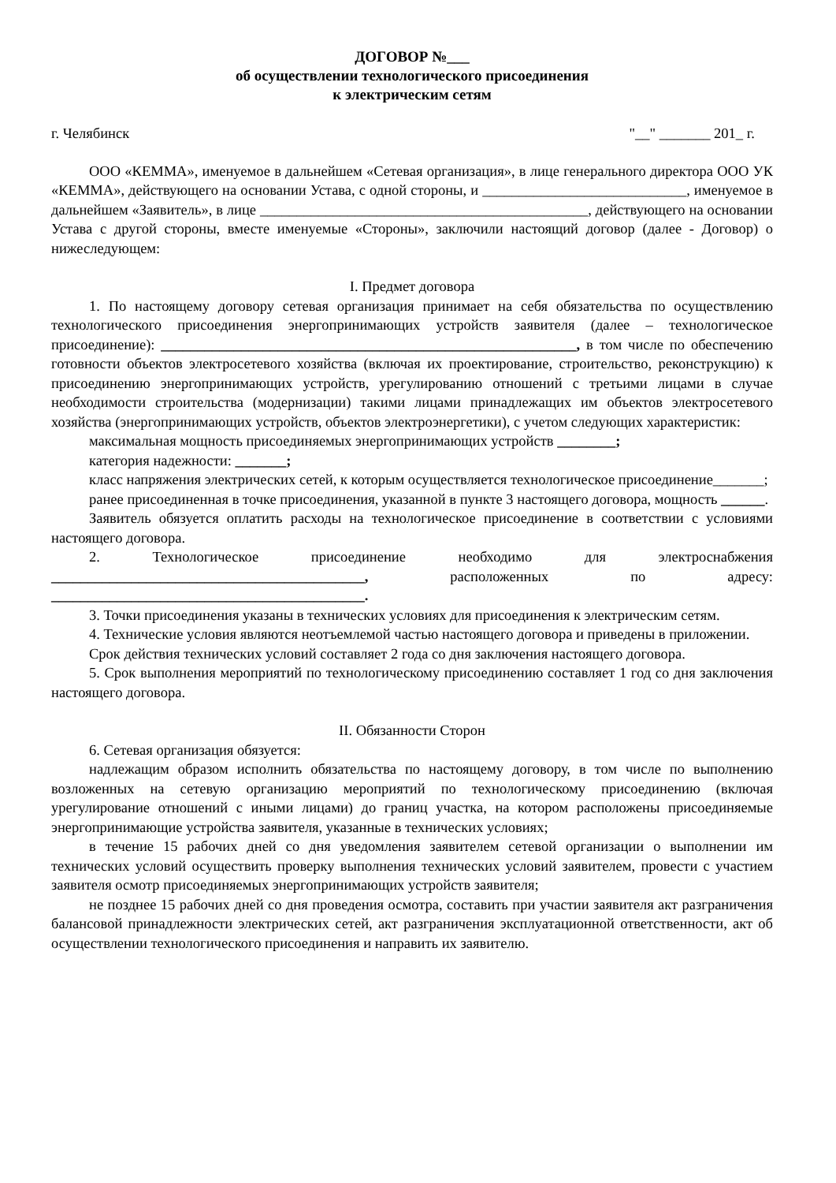ДОГОВОР №___
об осуществлении технологического присоединения
к электрическим сетям
г. Челябинск "__" _______ 201_ г.
ООО «КЕММА», именуемое в дальнейшем «Сетевая организация», в лице генерального директора ООО УК «КЕММА», действующего на основании Устава, с одной стороны, и ____________________________, именуемое в дальнейшем «Заявитель», в лице _____________________________________________, действующего на основании Устава с другой стороны, вместе именуемые «Стороны», заключили настоящий договор (далее - Договор) о нижеследующем:
I. Предмет договора
1. По настоящему договору сетевая организация принимает на себя обязательства по осуществлению технологического присоединения энергопринимающих устройств заявителя (далее – технологическое присоединение): _________________________________________________________, в том числе по обеспечению готовности объектов электросетевого хозяйства (включая их проектирование, строительство, реконструкцию) к присоединению энергопринимающих устройств, урегулированию отношений с третьими лицами в случае необходимости строительства (модернизации) такими лицами принадлежащих им объектов электросетевого хозяйства (энергопринимающих устройств, объектов электроэнергетики), с учетом следующих характеристик:
максимальная мощность присоединяемых энергопринимающих устройств ________;
категория надежности: _______;
класс напряжения электрических сетей, к которым осуществляется технологическое присоединение_______;
ранее присоединенная в точке присоединения, указанной в пункте 3 настоящего договора, мощность ______.
Заявитель обязуется оплатить расходы на технологическое присоединение в соответствии с условиями настоящего договора.
2. Технологическое присоединение необходимо для электроснабжения ___________________________________________, расположенных по адресу: ___________________________________________.
3. Точки присоединения указаны в технических условиях для присоединения к электрическим сетям.
4. Технические условия являются неотъемлемой частью настоящего договора и приведены в приложении.
Срок действия технических условий составляет 2 года со дня заключения настоящего договора.
5. Срок выполнения мероприятий по технологическому присоединению составляет 1 год со дня заключения настоящего договора.
II. Обязанности Сторон
6. Сетевая организация обязуется:
надлежащим образом исполнить обязательства по настоящему договору, в том числе по выполнению возложенных на сетевую организацию мероприятий по технологическому присоединению (включая урегулирование отношений с иными лицами) до границ участка, на котором расположены присоединяемые энергопринимающие устройства заявителя, указанные в технических условиях;
в течение 15 рабочих дней со дня уведомления заявителем сетевой организации о выполнении им технических условий осуществить проверку выполнения технических условий заявителем, провести с участием заявителя осмотр присоединяемых энергопринимающих устройств заявителя;
не позднее 15 рабочих дней со дня проведения осмотра, составить при участии заявителя акт разграничения балансовой принадлежности электрических сетей, акт разграничения эксплуатационной ответственности, акт об осуществлении технологического присоединения и направить их заявителю.